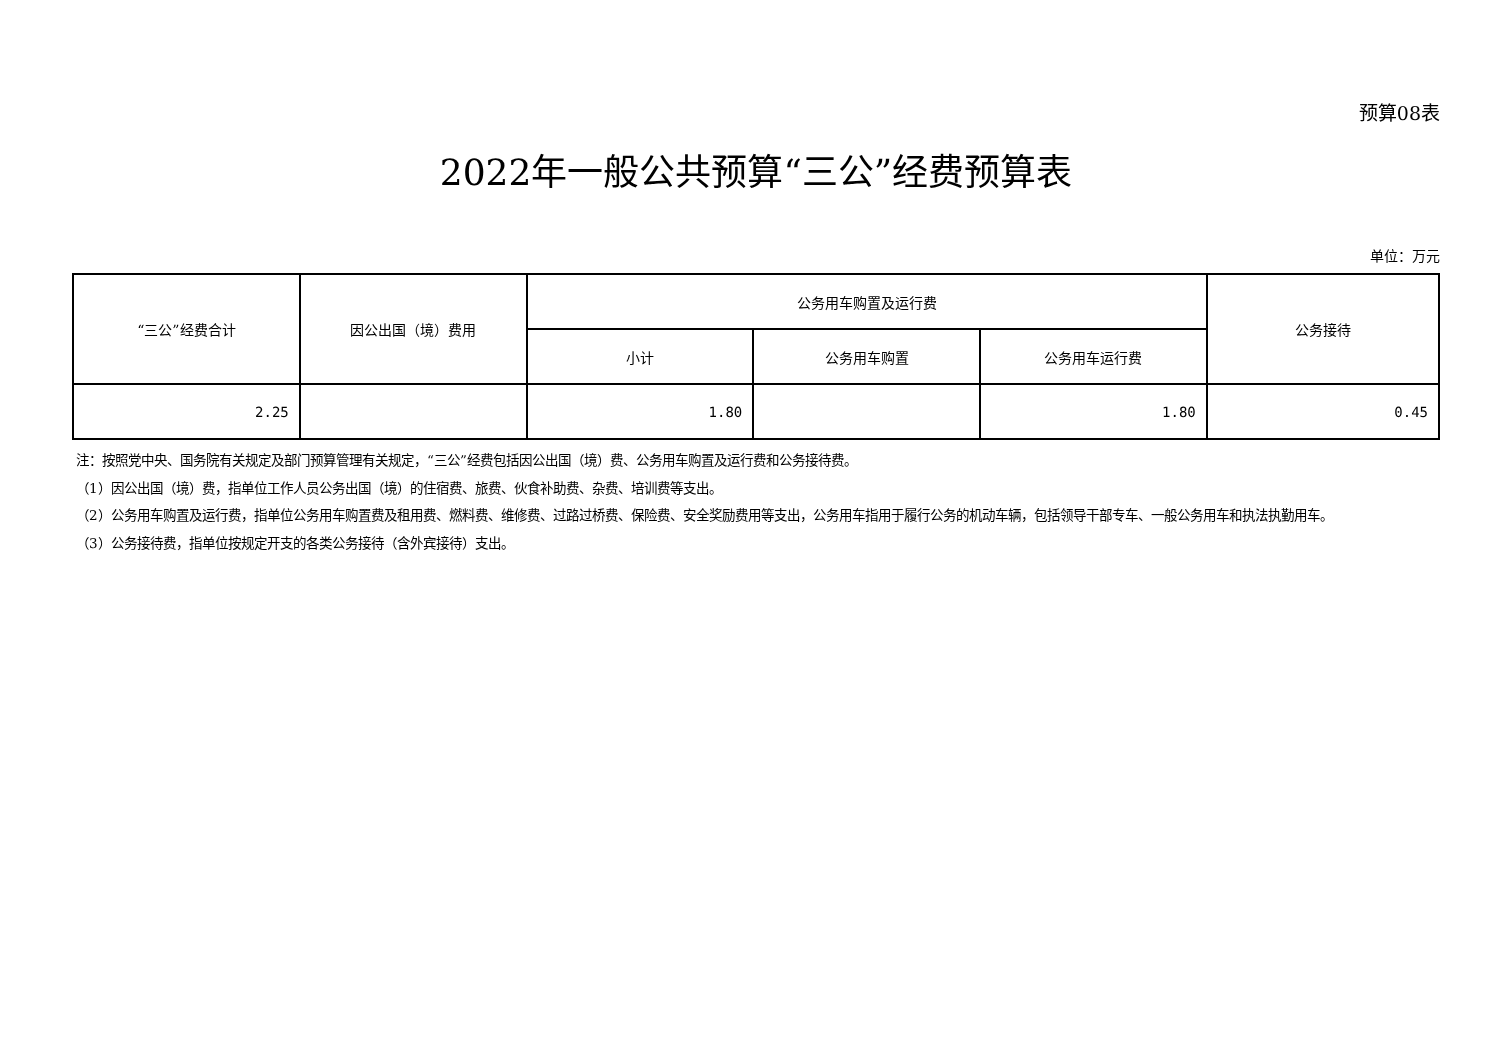预算08表
2022年一般公共预算“三公”经费预算表
单位：万元
| “三公”经费合计 | 因公出国（境）费用 | 公务用车购置及运行费 | | | 公务接待 |
| --- | --- | --- | --- | --- | --- |
| | | 小计 | 公务用车购置 | 公务用车运行费 | |
| 2.25 | | 1.80 | | 1.80 | 0.45 |
注：按照党中央、国务院有关规定及部门预算管理有关规定，“三公”经费包括因公出国（境）费、公务用车购置及运行费和公务接待费。
（1）因公出国（境）费，指单位工作人员公务出国（境）的住宿费、旅费、伙食补助费、杂费、培训费等支出。
（2）公务用车购置及运行费，指单位公务用车购置费及租用费、燃料费、维修费、过路过桥费、保险费、安全奖励费用等支出，公务用车指用于履行公务的机动车辆，包括领导干部专车、一般公务用车和执法执勤用车。
（3）公务接待费，指单位按规定开支的各类公务接待（含外宾接待）支出。